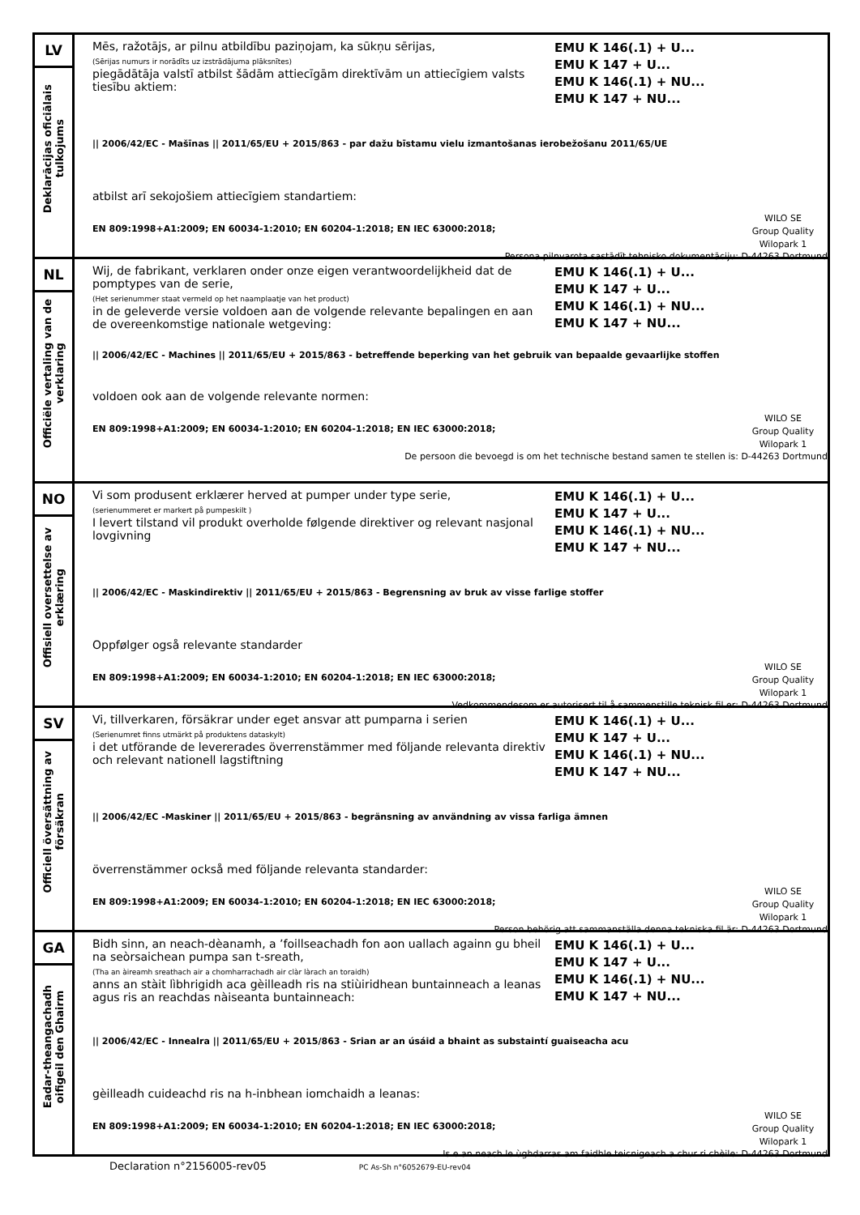| LV Deklarācijas oficiālais tulkojums | Mēs, ražotājs, ar pilnu atbildību paziņojam, ka sūkņu sērijas, (Sērijas numurs ir norādīts uz izstrādājuma plāksnītes) piegādātāja valstī atbilst šādām attiecīgām direktīvām un attiecīgiem valsts tiesību aktiem: EMU K 146(.1) + U... EMU K 147 + U... EMU K 146(.1) + NU... EMU K 147 + NU... // 2006/42/EC - Mašīnas // 2011/65/EU + 2015/863 - par dažu bīstamu vielu izmantošanas ierobežošanu 2011/65/UE atbilst arī sekojošiem attiecīgiem standartiem: EN 809:1998+A1:2009; EN 60034-1:2010; EN 60204-1:2018; EN IEC 63000:2018; WILO SE Group Quality Wilopark 1 Persona pilnvarota sastādīt tehnisko dokumentāciju: D-44263 Dortmund |
| NL Officiële vertaling van de verklaring | Wij, de fabrikant, verklaren onder onze eigen verantwoordelijkheid dat de pomptypes van de serie, (Het serienummer staat vermeld op het naamplaatje van het product) in de geleverde versie voldoen aan de volgende relevante bepalingen en aan de overeenkomstige nationale wetgeving: EMU K 146(.1) + U... EMU K 147 + U... EMU K 146(.1) + NU... EMU K 147 + NU... // 2006/42/EC - Machines // 2011/65/EU + 2015/863 - betreffende beperking van het gebruik van bepaalde gevaarlijke stoffen voldoen ook aan de volgende relevante normen: EN 809:1998+A1:2009; EN 60034-1:2010; EN 60204-1:2018; EN IEC 63000:2018; WILO SE Group Quality Wilopark 1 De persoon die bevoegd is om het technische bestand samen te stellen is: D-44263 Dortmund |
| NO Offisiell oversettelse av erklæring | Vi som produsent erklærer herved at pumper under type serie, (serienummeret er markert på pumpeskilt ) I levert tilstand vil produkt overholde følgende direktiver og relevant nasjonal lovgivning EMU K 146(.1) + U... EMU K 147 + U... EMU K 146(.1) + NU... EMU K 147 + NU... // 2006/42/EC - Maskindirektiv // 2011/65/EU + 2015/863 - Begrensning av bruk av visse farlige stoffer Oppfølger også relevante standarder EN 809:1998+A1:2009; EN 60034-1:2010; EN 60204-1:2018; EN IEC 63000:2018; WILO SE Group Quality Wilopark 1 Vedkommendesom er autorisert til å sammenstille teknisk fil er: D-44263 Dortmund |
| SV Officiell översättning av försäkran | Vi, tillverkaren, försäkrar under eget ansvar att pumparna i serien (Serienumret finns utmärkt på produktens dataskylt) i det utförande de levererades överrenstämmer med följande relevanta direktiv och relevant nationell lagstiftning EMU K 146(.1) + U... EMU K 147 + U... EMU K 146(.1) + NU... EMU K 147 + NU... // 2006/42/EC -Maskiner // 2011/65/EU + 2015/863 - begränsning av användning av vissa farliga ämnen överrenstämmer också med följande relevanta standarder: EN 809:1998+A1:2009; EN 60034-1:2010; EN 60204-1:2018; EN IEC 63000:2018; WILO SE Group Quality Wilopark 1 Person behörig att sammanställa denna tekniska fil är: D-44263 Dortmund |
| GA Eadar-theangachadh oifigeil den Ghairm | Bidh sinn, an neach-dèanamh, a ’foillseachadh fon aon uallach againn gu bheil na seòrsaichean pumpa san t-sreath, (Tha an àireamh sreathach air a chomharrachadh air clàr làrach an toraidh) anns an stàit lìbhrigidh aca gèilleadh ris na stiùiridhean buntainneach a leanas agus ris an reachdas nàiseanta buntainneach: EMU K 146(.1) + U... EMU K 147 + U... EMU K 146(.1) + NU... EMU K 147 + NU... // 2006/42/EC - Innealra // 2011/65/EU + 2015/863 - Srian ar an úsáid a bhaint as substaintí guaiseacha acu gèilleadh cuideachd ris na h-inbhean iomchaidh a leanas: EN 809:1998+A1:2009; EN 60034-1:2010; EN 60204-1:2018; EN IEC 63000:2018; WILO SE Group Quality Wilopark 1 Is e an neach le ùghdarras am faidhle teicnigeach a chur ri chèile: D-44263 Dortmund |
Declaration n°2156005-rev05 PC As-Sh n°6052679-EU-rev04